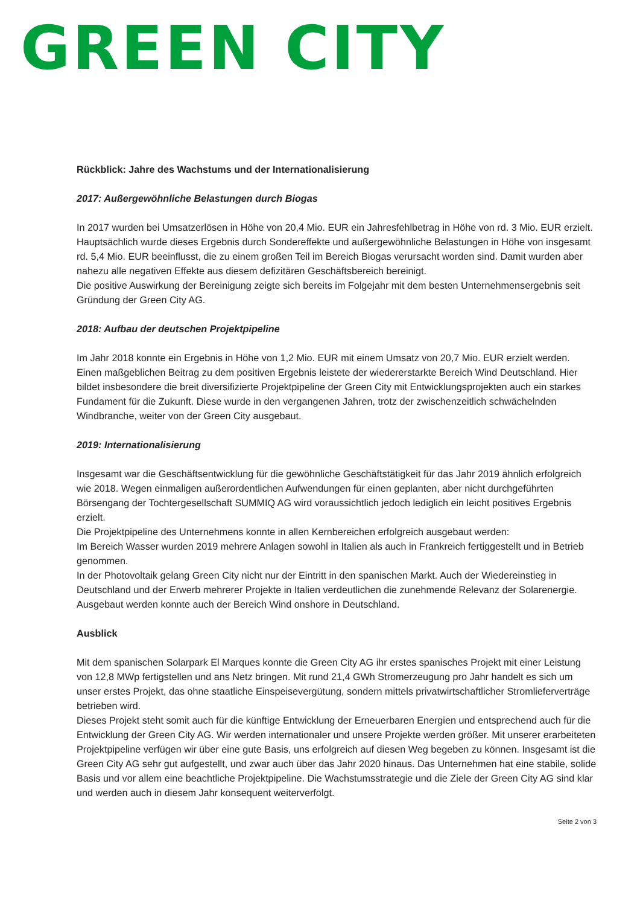GREEN CITY
Rückblick: Jahre des Wachstums und der Internationalisierung
2017: Außergewöhnliche Belastungen durch Biogas
In 2017 wurden bei Umsatzerlösen in Höhe von 20,4 Mio. EUR ein Jahresfehlbetrag in Höhe von rd. 3 Mio. EUR erzielt. Hauptsächlich wurde dieses Ergebnis durch Sondereffekte und außergewöhnliche Belastungen in Höhe von insgesamt rd. 5,4 Mio. EUR beeinflusst, die zu einem großen Teil im Bereich Biogas verursacht worden sind. Damit wurden aber nahezu alle negativen Effekte aus diesem defizitären Geschäftsbereich bereinigt.
Die positive Auswirkung der Bereinigung zeigte sich bereits im Folgejahr mit dem besten Unternehmensergebnis seit Gründung der Green City AG.
2018: Aufbau der deutschen Projektpipeline
Im Jahr 2018 konnte ein Ergebnis in Höhe von 1,2 Mio. EUR mit einem Umsatz von 20,7 Mio. EUR erzielt werden.
Einen maßgeblichen Beitrag zu dem positiven Ergebnis leistete der wiedererstarkte Bereich Wind Deutschland. Hier bildet insbesondere die breit diversifizierte Projektpipeline der Green City mit Entwicklungsprojekten auch ein starkes Fundament für die Zukunft. Diese wurde in den vergangenen Jahren, trotz der zwischenzeitlich schwächelnden Windbranche, weiter von der Green City ausgebaut.
2019: Internationalisierung
Insgesamt war die Geschäftsentwicklung für die gewöhnliche Geschäftstätigkeit für das Jahr 2019 ähnlich erfolgreich wie 2018. Wegen einmaligen außerordentlichen Aufwendungen für einen geplanten, aber nicht durchgeführten Börsengang der Tochtergesellschaft SUMMIQ AG wird voraussichtlich jedoch lediglich ein leicht positives Ergebnis erzielt.
Die Projektpipeline des Unternehmens konnte in allen Kernbereichen erfolgreich ausgebaut werden:
Im Bereich Wasser wurden 2019 mehrere Anlagen sowohl in Italien als auch in Frankreich fertiggestellt und in Betrieb genommen.
In der Photovoltaik gelang Green City nicht nur der Eintritt in den spanischen Markt. Auch der Wiedereinstieg in Deutschland und der Erwerb mehrerer Projekte in Italien verdeutlichen die zunehmende Relevanz der Solarenergie. Ausgebaut werden konnte auch der Bereich Wind onshore in Deutschland.
Ausblick
Mit dem spanischen Solarpark El Marques konnte die Green City AG ihr erstes spanisches Projekt mit einer Leistung von 12,8 MWp fertigstellen und ans Netz bringen. Mit rund 21,4 GWh Stromerzeugung pro Jahr handelt es sich um unser erstes Projekt, das ohne staatliche Einspeisevergütung, sondern mittels privatwirtschaftlicher Stromlieferverträge betrieben wird.
Dieses Projekt steht somit auch für die künftige Entwicklung der Erneuerbaren Energien und entsprechend auch für die Entwicklung der Green City AG. Wir werden internationaler und unsere Projekte werden größer. Mit unserer erarbeiteten Projektpipeline verfügen wir über eine gute Basis, uns erfolgreich auf diesen Weg begeben zu können. Insgesamt ist die Green City AG sehr gut aufgestellt, und zwar auch über das Jahr 2020 hinaus. Das Unternehmen hat eine stabile, solide Basis und vor allem eine beachtliche Projektpipeline. Die Wachstumsstrategie und die Ziele der Green City AG sind klar und werden auch in diesem Jahr konsequent weiterverfolgt.
Seite 2 von 3